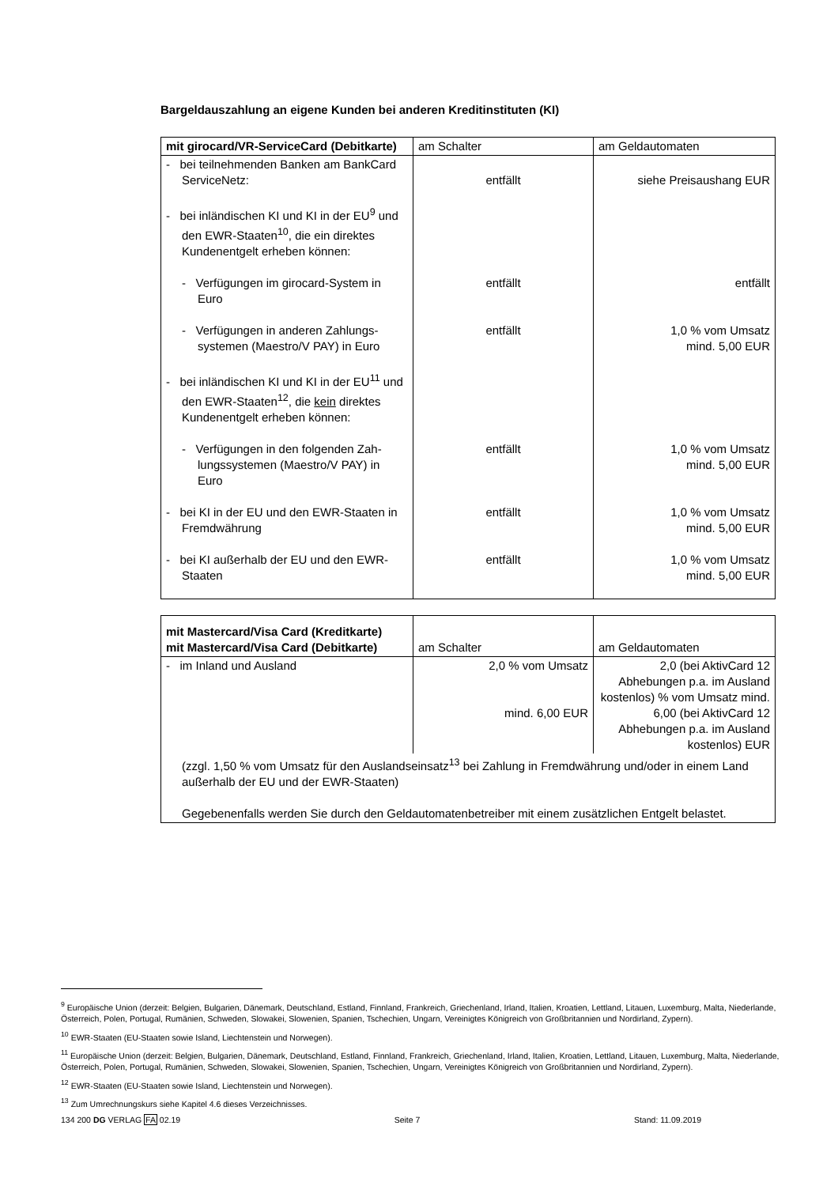Bargeldauszahlung an eigene Kunden bei anderen Kreditinstituten (KI)
| mit girocard/VR-ServiceCard (Debitkarte) | am Schalter | am Geldautomaten |
| --- | --- | --- |
| - bei teilnehmenden Banken am BankCard ServiceNetz: | entfällt | siehe Preisaushang EUR |
| - bei inländischen KI und KI in der EU<sup>9</sup> und den EWR-Staaten<sup>10</sup>, die ein direktes Kundenentgelt erheben können: | | |
| - Verfügungen im girocard-System in Euro | entfällt | entfällt |
| - Verfügungen in anderen Zahlungs-systemen (Maestro/V PAY) in Euro | entfällt | 1,0 % vom Umsatz mind. 5,00 EUR |
| - bei inländischen KI und KI in der EU<sup>11</sup> und den EWR-Staaten<sup>12</sup>, die kein direktes Kundenentgelt erheben können: | | |
| - Verfügungen in den folgenden Zah-lungssystemen (Maestro/V PAY) in Euro | entfällt | 1,0 % vom Umsatz mind. 5,00 EUR |
| - bei KI in der EU und den EWR-Staaten in Fremdwährung | entfällt | 1,0 % vom Umsatz mind. 5,00 EUR |
| - bei KI außerhalb der EU und den EWR-Staaten | entfällt | 1,0 % vom Umsatz mind. 5,00 EUR |
| mit Mastercard/Visa Card (Kreditkarte) mit Mastercard/Visa Card (Debitkarte) | am Schalter | am Geldautomaten |
| --- | --- | --- |
| - im Inland und Ausland | 2,0 % vom Umsatz mind. 6,00 EUR | 2,0 (bei AktivCard 12 Abhebungen p.a. im Ausland kostenlos) % vom Umsatz mind. 6,00 (bei AktivCard 12 Abhebungen p.a. im Ausland kostenlos) EUR |
| (zzgl. 1,50 % vom Umsatz für den Auslandseinsatz<sup>13</sup> bei Zahlung in Fremdwährung und/oder in einem Land außerhalb der EU und der EWR-Staaten) Gegebenenfalls werden Sie durch den Geldautomatenbetreiber mit einem zusätzlichen Entgelt belastet. | | |
<sup>9</sup> Europäische Union (derzeit: Belgien, Bulgarien, Dänemark, Deutschland, Estland, Finnland, Frankreich, Griechenland, Irland, Italien, Kroatien, Lettland, Litauen, Luxemburg, Malta, Niederlande, Österreich, Polen, Portugal, Rumänien, Schweden, Slowakei, Slowenien, Spanien, Tschechien, Ungarn, Vereinigtes Königreich von Großbritannien und Nordirland, Zypern).
<sup>10</sup> EWR-Staaten (EU-Staaten sowie Island, Liechtenstein und Norwegen).
<sup>11</sup> Europäische Union (derzeit: Belgien, Bulgarien, Dänemark, Deutschland, Estland, Finnland, Frankreich, Griechenland, Irland, Italien, Kroatien, Lettland, Litauen, Luxemburg, Malta, Niederlande, Österreich, Polen, Portugal, Rumänien, Schweden, Slowakei, Slowenien, Spanien, Tschechien, Ungarn, Vereinigtes Königreich von Großbritannien und Nordirland, Zypern).
<sup>12</sup> EWR-Staaten (EU-Staaten sowie Island, Liechtenstein und Norwegen).
<sup>13</sup> Zum Umrechnungskurs siehe Kapitel 4.6 dieses Verzeichnisses.
134 200 DG VERLAG FA 02.19 Seite 7 Stand: 11.09.2019